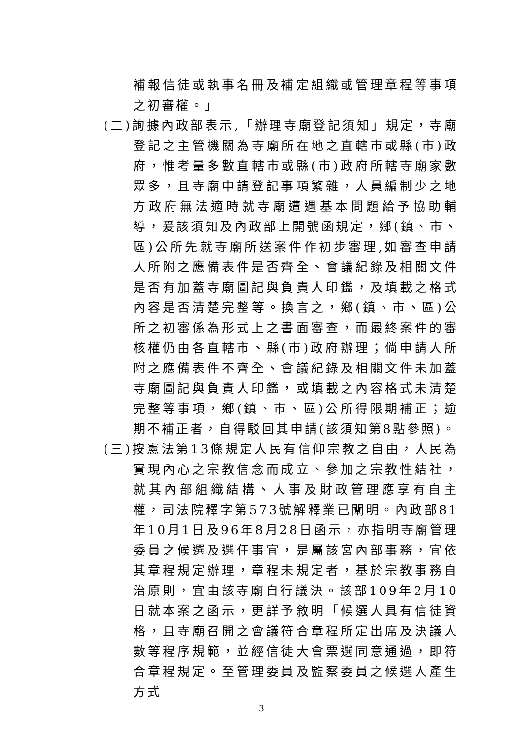補報信徒或執事名冊及補定組織或管理章程等事項之初審權。」
(二)詢據內政部表示,「辦理寺廟登記須知」規定，寺廟登記之主管機關為寺廟所在地之直轄市或縣(市)政府，惟考量多數直轄市或縣(市)政府所轄寺廟家數眾多，且寺廟申請登記事項繁雜，人員編制少之地方政府無法適時就寺廟遭遇基本問題給予協助輔導，爰該須知及內政部上開號函規定，鄉(鎮、市、區)公所先就寺廟所送案件作初步審理,如審查申請人所附之應備表件是否齊全、會議紀錄及相關文件是否有加蓋寺廟圖記與負責人印鑑，及填載之格式內容是否清楚完整等。換言之，鄉(鎮、市、區)公所之初審係為形式上之書面審查，而最終案件的審核權仍由各直轄市、縣(市)政府辦理；倘申請人所附之應備表件不齊全、會議紀錄及相關文件未加蓋寺廟圖記與負責人印鑑，或填載之內容格式未清楚完整等事項，鄉(鎮、市、區)公所得限期補正；逾期不補正者，自得駁回其申請(該須知第8點參照)。
(三)按憲法第13條規定人民有信仰宗教之自由，人民為實現內心之宗教信念而成立、參加之宗教性結社，就其內部組織結構、人事及財政管理應享有自主權，司法院釋字第573號解釋業已闡明。內政部81年10月1日及96年8月28日函示，亦指明寺廟管理委員之候選及選任事宜，是屬該宮內部事務，宜依其章程規定辦理，章程未規定者，基於宗教事務自治原則，宜由該寺廟自行議決。該部109年2月10日就本案之函示，更詳予敘明「候選人具有信徒資格，且寺廟召開之會議符合章程所定出席及決議人數等程序規範，並經信徒大會票選同意通過，即符合章程規定。至管理委員及監察委員之候選人產生方式
3